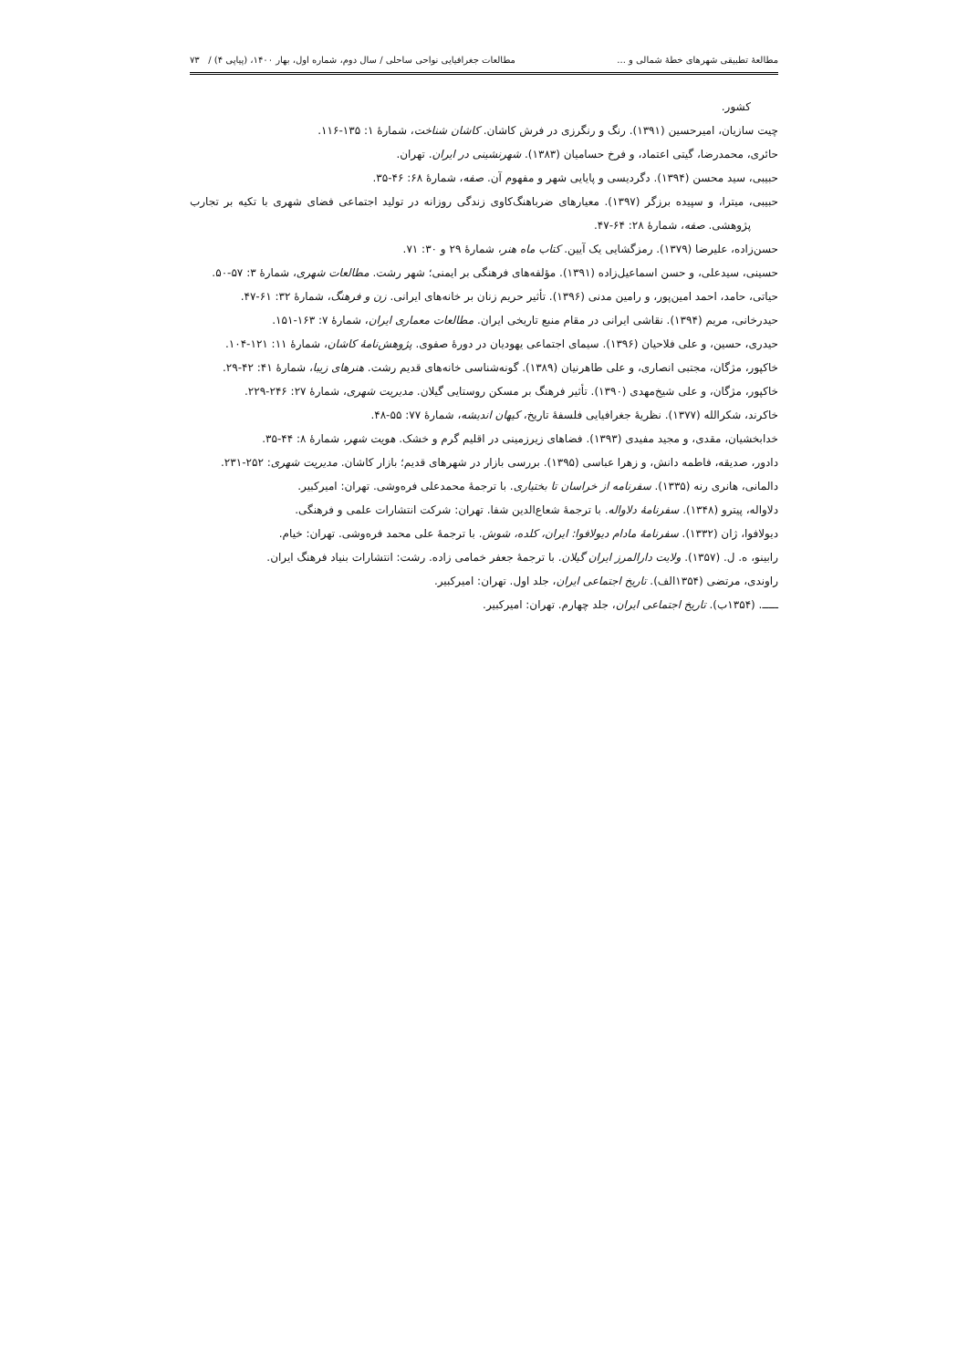مطالعۀ تطبیقی شهرهای خطۀ شمالی و ... مطالعات جغرافیایی نواحی ساحلی / سال دوم، شماره اول، بهار ۱۴۰۰، (پیاپی ۴) / ۷۳
کشور.
چیت سازیان، امیرحسین (۱۳۹۱). رنگ و رنگرزی در فرش کاشان. کاشان شناخت، شمارۀ ۱: ۱۳۵-۱۱۶.
حائری، محمدرضا، گیتی اعتماد، و فرخ حسامیان (۱۳۸۳). شهرنشینی در ایران. تهران.
حبیبی، سید محسن (۱۳۹۴). دگردیسی و پایایی شهر و مفهوم آن. صفه، شمارۀ ۶۸: ۴۶-۳۵.
حبیبی، میترا، و سپیده برزگر (۱۳۹۷). معیارهای ضرباهنگ‌کاوی زندگی روزانه در تولید اجتماعی فضای شهری با تکیه بر تجارب پژوهشی. صفه، شمارۀ ۲۸: ۶۴-۴۷.
حسن‌زاده، علیرضا (۱۳۷۹). رمزگشایی یک آیین. کتاب ماه هنر، شمارۀ ۲۹ و ۳۰: ۷۱.
حسینی، سیدعلی، و حسن اسماعیل‌زاده (۱۳۹۱). مؤلفه‌های فرهنگی بر ایمنی؛ شهر رشت. مطالعات شهری، شمارۀ ۳: ۵۷-۵۰.
حیاتی، حامد، احمد امین‌پور، و رامین مدنی (۱۳۹۶). تأثیر حریم زنان بر خانه‌های ایرانی. زن و فرهنگ، شمارۀ ۳۲: ۶۱-۴۷.
حیدرخانی، مریم (۱۳۹۴). نقاشی ایرانی در مقام منبع تاریخی ایران. مطالعات معماری ایران، شمارۀ ۷: ۱۶۳-۱۵۱.
حیدری، حسین، و علی فلاحیان (۱۳۹۶). سیمای اجتماعی یهودیان در دورۀ صفوی. پژوهش‌نامۀ کاشان، شمارۀ ۱۱: ۱۲۱-۱۰۴.
خاکپور، مژگان، مجتبی انصاری، و علی طاهرنیان (۱۳۸۹). گونه‌شناسی خانه‌های قدیم رشت. هنرهای زیبا، شمارۀ ۴۱: ۴۲-۲۹.
خاکپور، مژگان، و علی شیخ‌مهدی (۱۳۹۰). تأثیر فرهنگ بر مسکن روستایی گیلان. مدیریت شهری، شمارۀ ۲۷: ۲۴۶-۲۲۹.
خاکرند، شکرالله (۱۳۷۷). نظریۀ جغرافیایی فلسفۀ تاریخ، کیهان اندیشه، شمارۀ ۷۷: ۵۵-۴۸.
خدابخشیان، مقدی، و مجید مفیدی (۱۳۹۳). فضاهای زیرزمینی در اقلیم گرم و خشک. هویت شهر، شمارۀ ۸: ۴۴-۳۵.
دادور، صدیقه، فاطمه دانش، و زهرا عباسی (۱۳۹۵). بررسی بازار در شهرهای قدیم؛ بازار کاشان. مدیریت شهری: ۲۵۲-۲۳۱.
دالمانی، هانری رنه (۱۳۳۵). سفرنامه از خراسان تا بختیاری. با ترجمۀ محمدعلی فره‌وشی. تهران: امیرکبیر.
دلاواله، پیترو (۱۳۴۸). سفرنامۀ دلاواله. با ترجمۀ شعاع‌الدین شفا. تهران: شرکت انتشارات علمی و فرهنگی.
دیولافوا، ژان (۱۳۳۲). سفرنامۀ مادام دیولافوا: ایران، کلده، شوش. با ترجمۀ علی محمد فره‌وشی. تهران: خیام.
رابینو، ه. ل. (۱۳۵۷). ولایت دارالمرز ایران گیلان. با ترجمۀ جعفر خمامی زاده. رشت: انتشارات بنیاد فرهنگ ایران.
راوندی، مرتضی (۱۳۵۴الف). تاریخ اجتماعی ایران، جلد اول. تهران: امیرکبیر.
ـــــ. (۱۳۵۴ب). تاریخ اجتماعی ایران، جلد چهارم. تهران: امیرکبیر.